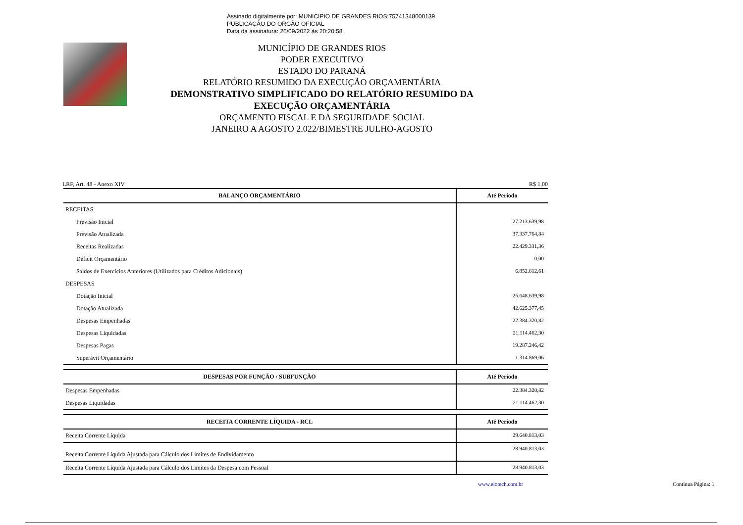Assinado digitalmente por: MUNICIPIO DE GRANDES RIOS:75741348000139
PUBLICAÇÃO DO ORGÃO OFICIAL
Data da assinatura: 26/09/2022 às 20:20:58
MUNICÍPIO DE GRANDES RIOS
PODER EXECUTIVO
ESTADO DO PARANÁ
RELATÓRIO RESUMIDO DA EXECUÇÃO ORÇAMENTÁRIA
DEMONSTRATIVO SIMPLIFICADO DO RELATÓRIO RESUMIDO DA EXECUÇÃO ORÇAMENTÁRIA
ORÇAMENTO FISCAL E DA SEGURIDADE SOCIAL
JANEIRO A AGOSTO 2.022/BIMESTRE JULHO-AGOSTO
LRF, Art. 48 - Anexo XIV R$ 1,00
| BALANÇO ORÇAMENTÁRIO | Até Período |
| --- | --- |
| RECEITAS | |
| Previsão Inicial | 27.213.639,98 |
| Previsão Atualizada | 37.337.764,84 |
| Receitas Realizadas | 22.429.331,36 |
| Déficit Orçamentário | 0,00 |
| Saldos de Exercícios Anteriores (Utilizados para Créditos Adicionais) | 6.852.612,61 |
| DESPESAS | |
| Dotação Inicial | 25.648.639,98 |
| Dotação Atualizada | 42.625.377,45 |
| Despesas Empenhadas | 22.384.320,82 |
| Despesas Liquidadas | 21.114.462,30 |
| Despesas Pagas | 19.287.246,42 |
| Superávit Orçamentário | 1.314.869,06 |
| DESPESAS POR FUNÇÃO / SUBFUNÇÃO | Até Período |
| --- | --- |
| Despesas Empenhadas | 22.384.320,82 |
| Despesas Liquidadas | 21.114.462,30 |
| RECEITA CORRENTE LÍQUIDA - RCL | Até Período |
| --- | --- |
| Receita Corrente Líquida | 29.640.813,03 |
| Receita Corrente Líquida Ajustada para Cálculo dos Limites de Endividamento | 28.940.813,03 |
| Receita Corrente Líquida Ajustada para Cálculo dos Limites da Despesa com Pessoal | 28.940.813,03 |
www.elotech.com.br Continua Página: 1